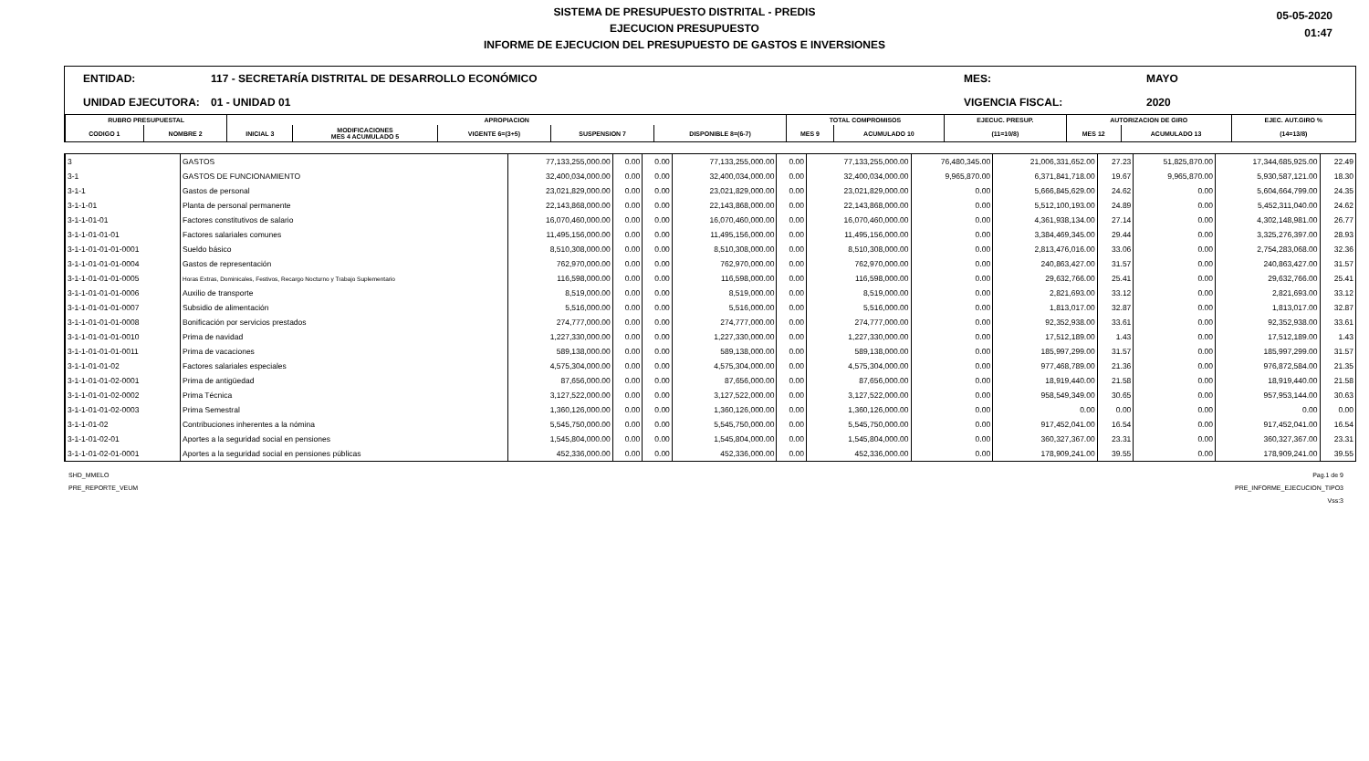05-05-2020
01:47
SISTEMA DE PRESUPUESTO DISTRITAL - PREDIS
EJECUCION PRESUPUESTO
INFORME DE EJECUCION DEL PRESUPUESTO DE GASTOS E INVERSIONES
ENTIDAD: 117 - SECRETARÍA DISTRITAL DE DESARROLLO ECONÓMICO MES: MAYO
UNIDAD EJECUTORA: 01 - UNIDAD 01 VIGENCIA FISCAL: 2020
| RUBRO PRESUPUESTAL | | APROPIACION | | | | | TOTAL COMPROMISOS | | EJECUC. PRESUP. | AUTORIZACION DE GIRO | | EJEC. AUT.GIRO % |
| --- | --- | --- | --- | --- | --- | --- | --- | --- | --- | --- | --- | --- |
| CODIGO 1 | NOMBRE 2 | INICIAL 3 | MODIFICACIONES MES 4 ACUMULADO 5 | VIGENTE 6=(3+5) | SUSPENSION 7 | DISPONIBLE 8=(6-7) | MES 9 | ACUMULADO 10 | (11=10/8) | MES 12 | ACUMULADO 13 | (14=13/8) |
| 3 | GASTOS | 77,133,255,000.00 | 0.00 | 0.00 | 77,133,255,000.00 | 0.00 | 77,133,255,000.00 | 76,480,345.00 | 21,006,331,652.00 | 27.23 | 51,825,870.00 | 17,344,685,925.00 | 22.49 |
| 3-1 | GASTOS DE FUNCIONAMIENTO | 32,400,034,000.00 | 0.00 | 0.00 | 32,400,034,000.00 | 0.00 | 32,400,034,000.00 | 9,965,870.00 | 6,371,841,718.00 | 19.67 | 9,965,870.00 | 5,930,587,121.00 | 18.30 |
| 3-1-1 | Gastos de personal | 23,021,829,000.00 | 0.00 | 0.00 | 23,021,829,000.00 | 0.00 | 23,021,829,000.00 | 0.00 | 5,666,845,629.00 | 24.62 | 0.00 | 5,604,664,799.00 | 24.35 |
| 3-1-1-01 | Planta de personal permanente | 22,143,868,000.00 | 0.00 | 0.00 | 22,143,868,000.00 | 0.00 | 22,143,868,000.00 | 0.00 | 5,512,100,193.00 | 24.89 | 0.00 | 5,452,311,040.00 | 24.62 |
| 3-1-1-01-01 | Factores constitutivos de salario | 16,070,460,000.00 | 0.00 | 0.00 | 16,070,460,000.00 | 0.00 | 16,070,460,000.00 | 0.00 | 4,361,938,134.00 | 27.14 | 0.00 | 4,302,148,981.00 | 26.77 |
| 3-1-1-01-01-01 | Factores salariales comunes | 11,495,156,000.00 | 0.00 | 0.00 | 11,495,156,000.00 | 0.00 | 11,495,156,000.00 | 0.00 | 3,384,469,345.00 | 29.44 | 0.00 | 3,325,276,397.00 | 28.93 |
| 3-1-1-01-01-01-0001 | Sueldo básico | 8,510,308,000.00 | 0.00 | 0.00 | 8,510,308,000.00 | 0.00 | 8,510,308,000.00 | 0.00 | 2,813,476,016.00 | 33.06 | 0.00 | 2,754,283,068.00 | 32.36 |
| 3-1-1-01-01-01-0004 | Gastos de representación | 762,970,000.00 | 0.00 | 0.00 | 762,970,000.00 | 0.00 | 762,970,000.00 | 0.00 | 240,863,427.00 | 31.57 | 0.00 | 240,863,427.00 | 31.57 |
| 3-1-1-01-01-01-0005 | Horas Extras, Dominicales, Festivos, Recargo Nocturno y Trabajo Suplementario | 116,598,000.00 | 0.00 | 0.00 | 116,598,000.00 | 0.00 | 116,598,000.00 | 0.00 | 29,632,766.00 | 25.41 | 0.00 | 29,632,766.00 | 25.41 |
| 3-1-1-01-01-01-0006 | Auxilio de transporte | 8,519,000.00 | 0.00 | 0.00 | 8,519,000.00 | 0.00 | 8,519,000.00 | 0.00 | 2,821,693.00 | 33.12 | 0.00 | 2,821,693.00 | 33.12 |
| 3-1-1-01-01-01-0007 | Subsidio de alimentación | 5,516,000.00 | 0.00 | 0.00 | 5,516,000.00 | 0.00 | 5,516,000.00 | 0.00 | 1,813,017.00 | 32.87 | 0.00 | 1,813,017.00 | 32.87 |
| 3-1-1-01-01-01-0008 | Bonificación por servicios prestados | 274,777,000.00 | 0.00 | 0.00 | 274,777,000.00 | 0.00 | 274,777,000.00 | 0.00 | 92,352,938.00 | 33.61 | 0.00 | 92,352,938.00 | 33.61 |
| 3-1-1-01-01-01-0010 | Prima de navidad | 1,227,330,000.00 | 0.00 | 0.00 | 1,227,330,000.00 | 0.00 | 1,227,330,000.00 | 0.00 | 17,512,189.00 | 1.43 | 0.00 | 17,512,189.00 | 1.43 |
| 3-1-1-01-01-01-0011 | Prima de vacaciones | 589,138,000.00 | 0.00 | 0.00 | 589,138,000.00 | 0.00 | 589,138,000.00 | 0.00 | 185,997,299.00 | 31.57 | 0.00 | 185,997,299.00 | 31.57 |
| 3-1-1-01-01-02 | Factores salariales especiales | 4,575,304,000.00 | 0.00 | 0.00 | 4,575,304,000.00 | 0.00 | 4,575,304,000.00 | 0.00 | 977,468,789.00 | 21.36 | 0.00 | 976,872,584.00 | 21.35 |
| 3-1-1-01-01-02-0001 | Prima de antigüedad | 87,656,000.00 | 0.00 | 0.00 | 87,656,000.00 | 0.00 | 87,656,000.00 | 0.00 | 18,919,440.00 | 21.58 | 0.00 | 18,919,440.00 | 21.58 |
| 3-1-1-01-01-02-0002 | Prima Técnica | 3,127,522,000.00 | 0.00 | 0.00 | 3,127,522,000.00 | 0.00 | 3,127,522,000.00 | 0.00 | 958,549,349.00 | 30.65 | 0.00 | 957,953,144.00 | 30.63 |
| 3-1-1-01-01-02-0003 | Prima Semestral | 1,360,126,000.00 | 0.00 | 0.00 | 1,360,126,000.00 | 0.00 | 1,360,126,000.00 | 0.00 | 0.00 | 0.00 | 0.00 | 0.00 | 0.00 |
| 3-1-1-01-02 | Contribuciones inherentes a la nómina | 5,545,750,000.00 | 0.00 | 0.00 | 5,545,750,000.00 | 0.00 | 5,545,750,000.00 | 0.00 | 917,452,041.00 | 16.54 | 0.00 | 917,452,041.00 | 16.54 |
| 3-1-1-01-02-01 | Aportes a la seguridad social en pensiones | 1,545,804,000.00 | 0.00 | 0.00 | 1,545,804,000.00 | 0.00 | 1,545,804,000.00 | 0.00 | 360,327,367.00 | 23.31 | 0.00 | 360,327,367.00 | 23.31 |
| 3-1-1-01-02-01-0001 | Aportes a la seguridad social en pensiones públicas | 452,336,000.00 | 0.00 | 0.00 | 452,336,000.00 | 0.00 | 452,336,000.00 | 0.00 | 178,909,241.00 | 39.55 | 0.00 | 178,909,241.00 | 39.55 |
SHD_MMELO
PRE_REPORTE_VEUM
Pag.1 de 9
PRE_INFORME_EJECUCION_TIPO3
Vss:3